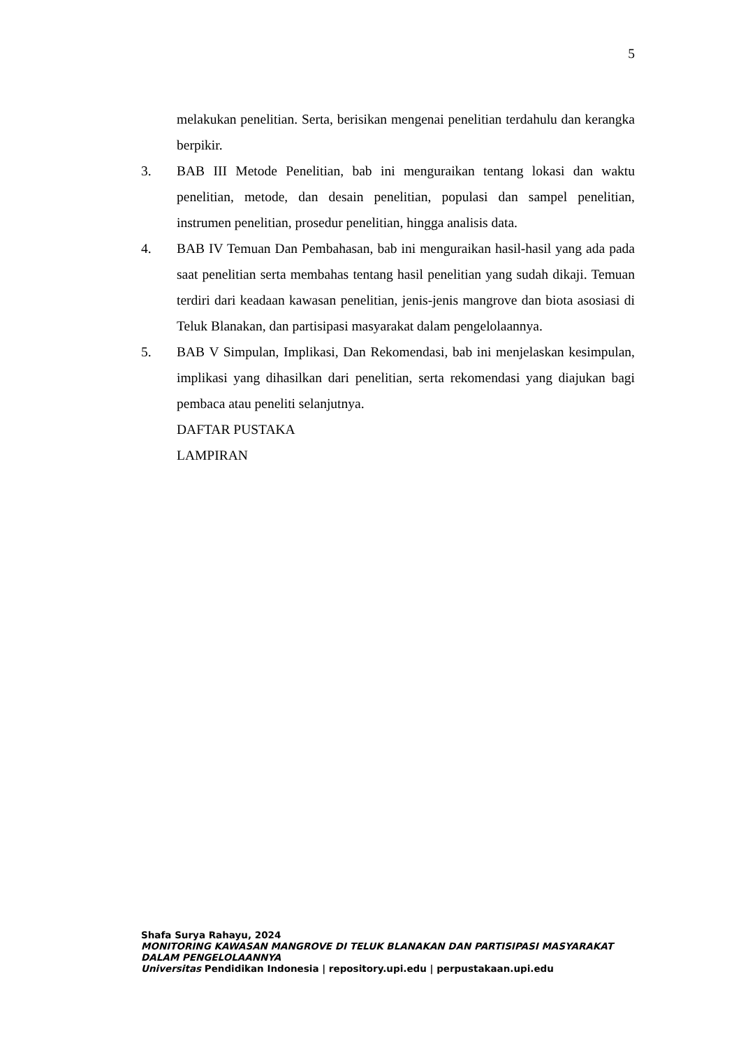5
melakukan penelitian. Serta, berisikan mengenai penelitian terdahulu dan kerangka berpikir.
3. BAB III Metode Penelitian, bab ini menguraikan tentang lokasi dan waktu penelitian, metode, dan desain penelitian, populasi dan sampel penelitian, instrumen penelitian, prosedur penelitian, hingga analisis data.
4. BAB IV Temuan Dan Pembahasan, bab ini menguraikan hasil-hasil yang ada pada saat penelitian serta membahas tentang hasil penelitian yang sudah dikaji. Temuan terdiri dari keadaan kawasan penelitian, jenis-jenis mangrove dan biota asosiasi di Teluk Blanakan, dan partisipasi masyarakat dalam pengelolaannya.
5. BAB V Simpulan, Implikasi, Dan Rekomendasi, bab ini menjelaskan kesimpulan, implikasi yang dihasilkan dari penelitian, serta rekomendasi yang diajukan bagi pembaca atau peneliti selanjutnya.
DAFTAR PUSTAKA
LAMPIRAN
Shafa Surya Rahayu, 2024
MONITORING KAWASAN MANGROVE DI TELUK BLANAKAN DAN PARTISIPASI MASYARAKAT
DALAM PENGELOLAANNYA
Universitas Pendidikan Indonesia | repository.upi.edu | perpustakaan.upi.edu